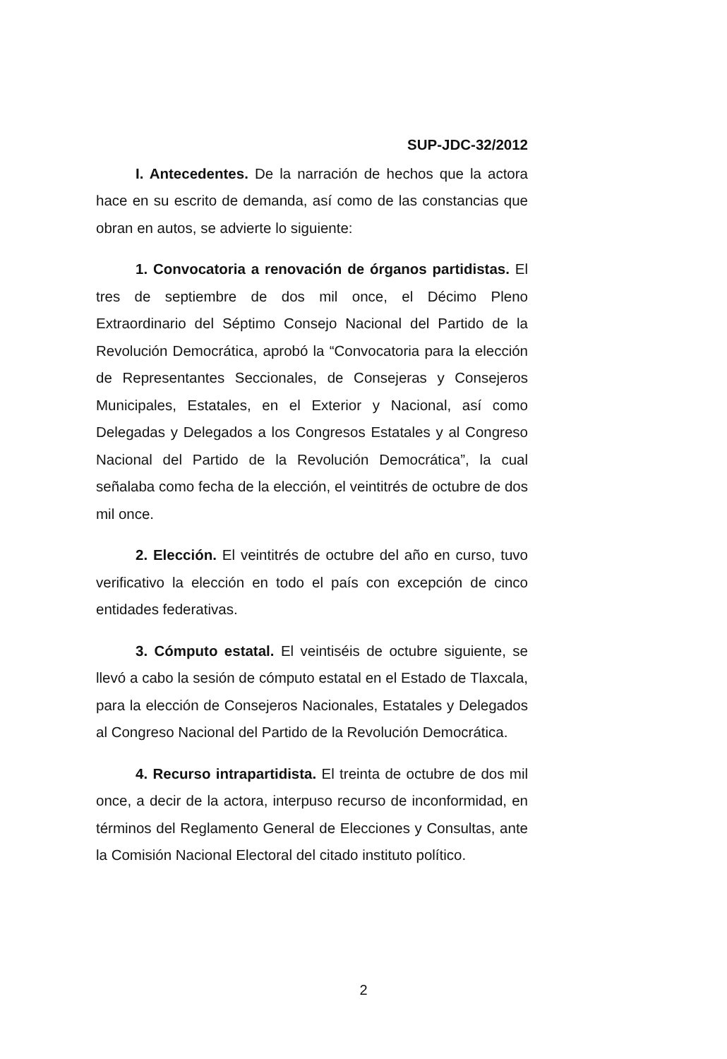SUP-JDC-32/2012
I. Antecedentes. De la narración de hechos que la actora hace en su escrito de demanda, así como de las constancias que obran en autos, se advierte lo siguiente:
1. Convocatoria a renovación de órganos partidistas. El tres de septiembre de dos mil once, el Décimo Pleno Extraordinario del Séptimo Consejo Nacional del Partido de la Revolución Democrática, aprobó la “Convocatoria para la elección de Representantes Seccionales, de Consejeras y Consejeros Municipales, Estatales, en el Exterior y Nacional, así como Delegadas y Delegados a los Congresos Estatales y al Congreso Nacional del Partido de la Revolución Democrática”, la cual señalaba como fecha de la elección, el veintitrés de octubre de dos mil once.
2. Elección. El veintitrés de octubre del año en curso, tuvo verificativo la elección en todo el país con excepción de cinco entidades federativas.
3. Cómputo estatal. El veintiséis de octubre siguiente, se llevó a cabo la sesión de cómputo estatal en el Estado de Tlaxcala, para la elección de Consejeros Nacionales, Estatales y Delegados al Congreso Nacional del Partido de la Revolución Democrática.
4. Recurso intrapartidista. El treinta de octubre de dos mil once, a decir de la actora, interpuso recurso de inconformidad, en términos del Reglamento General de Elecciones y Consultas, ante la Comisión Nacional Electoral del citado instituto político.
2